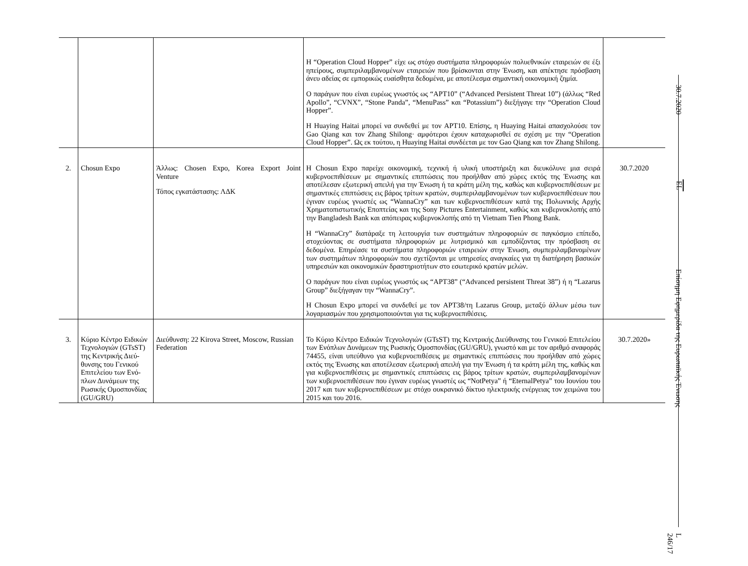| | | | Η “Operation Cloud Hopper” είχε ως στόχο συστήματα πληροφοριών πολυεθνικών εταιρειών σε έξι ηπείρους, συμπεριλαμβανομένων εταιρειών που βρίσκονται στην Ένωση, και απέκτησε πρόσβαση άνευ αδείας σε εμπορικώς ευαίσθητα δεδομένα, με αποτέλεσμα σημαντική οικονομική ζημία. Ο παράγων που είναι ευρέως γνωστός ως “APT10” (“Advanced Persistent Threat 10”) (άλλως “Red Apollo”, “CVNX”, “Stone Panda”, “MenuPass” και “Potassium”) διεξήγαγε την “Operation Cloud Hopper”. Η Huaying Haitai μπορεί να συνδεθεί με τον APT10. Επίσης, η Huaying Haitai απασχολούσε τον Gao Qiang και τον Zhang Shilong· αμφότεροι έχουν καταχωρισθεί σε σχέση με την “Operation Cloud Hopper”. Ως εκ τούτου, η Huaying Haitai συνδέεται με τον Gao Qiang και τον Zhang Shilong. | |
| 2. | Chosun Expo | Άλλως: Chosen Expo, Korea Export Joint Venture Τόπος εγκατάστασης: ΛΔΚ | Η Chosun Expo παρείχε οικονομική, τεχνική ή υλική υποστήριξη και διευκόλυνε μια σειρά κυβερνοεπιθέσεων με σημαντικές επιπτώσεις που προήλθαν από χώρες εκτός της Ένωσης και αποτέλεσαν εξωτερική απειλή για την Ένωση ή τα κράτη μέλη της, καθώς και κυβερνοεπιθέσεων με σημαντικές επιπτώσεις εις βάρος τρίτων κρατών, συμπεριλαμβανομένων των κυβερνοεπιθέσεων που έγιναν ευρέως γνωστές ως “WannaCry” και των κυβερνοεπιθέσεων κατά της Πολωνικής Αρχής Χρηματοπιστωτικής Εποπτείας και της Sony Pictures Entertainment, καθώς και κυβερνοκλοπής από την Bangladesh Bank και απόπειρας κυβερνοκλοπής από τη Vietnam Tien Phong Bank. Η “WannaCry” διατάραξε τη λειτουργία των συστημάτων πληροφοριών σε παγκόσμιο επίπεδο, στοχεύοντας σε συστήματα πληροφοριών με λυτρισμικό και εμποδίζοντας την πρόσβαση σε δεδομένα. Επηρέασε τα συστήματα πληροφοριών εταιρειών στην Ένωση, συμπεριλαμβανομένων των συστημάτων πληροφοριών που σχετίζονται με υπηρεσίες αναγκαίες για τη διατήρηση βασικών υπηρεσιών και οικονομικών δραστηριοτήτων στο εσωτερικό κρατών μελών. Ο παράγων που είναι ευρέως γνωστός ως “APT38” (“Advanced persistent Threat 38”) ή η “Lazarus Group” διεξήγαγαν την “WannaCry”. Η Chosun Expo μπορεί να συνδεθεί με τον APT38/τη Lazarus Group, μεταξύ άλλων μέσω των λογαριασμών που χρησιμοποιούνται για τις κυβερνοεπιθέσεις. | 30.7.2020 |
| 3. | Κύριο Κέντρο Ειδικών Τεχνολογιών (GTsST) της Κεντρικής Διεύ­θυνσης του Γενικού Επιτελείου των Ενό­πλων Δυνάμεων της Ρωσικής Ομοσπονδίας (GU/GRU) | Διεύθυνση: 22 Kirova Street, Moscow, Russian Federation | Το Κύριο Κέντρο Ειδικών Τεχνολογιών (GTsST) της Κεντρικής Διεύθυνσης του Γενικού Επιτελείου των Ενόπλων Δυνάμεων της Ρωσικής Ομοσπονδίας (GU/GRU), γνωστό και με τον αριθμό αναφοράς 74455, είναι υπεύθυνο για κυβερνοεπιθέσεις με σημαντικές επιπτώσεις που προήλθαν από χώρες εκτός της Ένωσης και αποτέλεσαν εξωτερική απειλή για την Ένωση ή τα κράτη μέλη της, καθώς και για κυβερνοεπιθέσεις με σημαντικές επιπτώσεις εις βάρος τρίτων κρατών, συμπεριλαμβανομένων των κυβερνοεπιθέσεων που έγιναν ευρέως γνωστές ως “NotPetya” ή “EternalPetya” του Ιουνίου του 2017 και των κυβερνοεπιθέσεων με στόχο ουκρανικό δίκτυο ηλεκτρικής ενέργειας τον χειμώνα του 2015 και του 2016. | 30.7.2020» |
30.7.2020
EL
Επίσημη Εφημερίδα της Ευρωπαϊκής Ένωσης
L 246/17